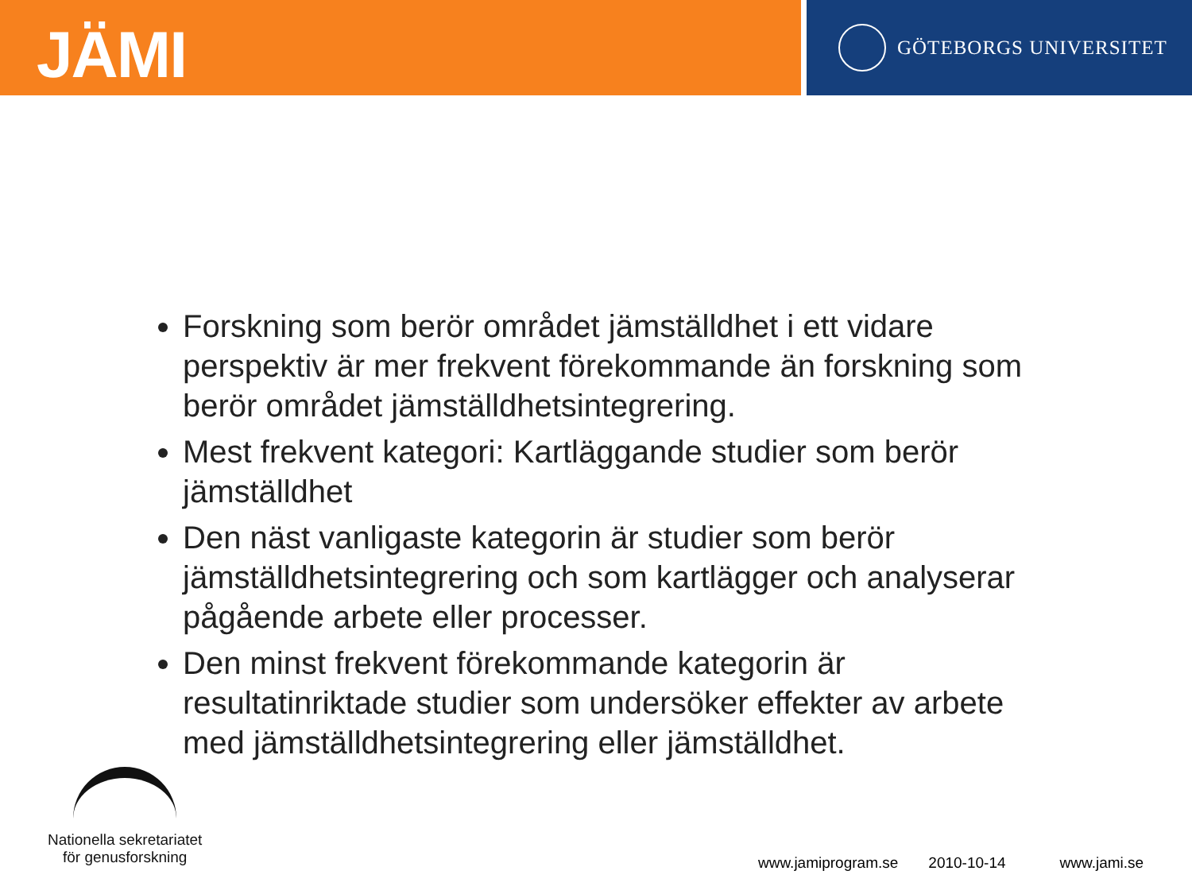JÄMI
GÖTEBORGS UNIVERSITET
Forskning som berör området jämställdhet i ett vidare perspektiv är mer frekvent förekommande än forskning som berör området jämställdhetsintegrering.
Mest frekvent kategori: Kartläggande studier som berör jämställdhet
Den näst vanligaste kategorin är studier som berör jämställdhetsintegrering och som kartlägger och analyserar pågående arbete eller processer.
Den minst frekvent förekommande kategorin är resultatinriktade studier som undersöker effekter av arbete med jämställdhetsintegrering eller jämställdhet.
Nationella sekretariatet
för genusforskning
www.jamiprogram.se 2010-10-14 www.jami.se